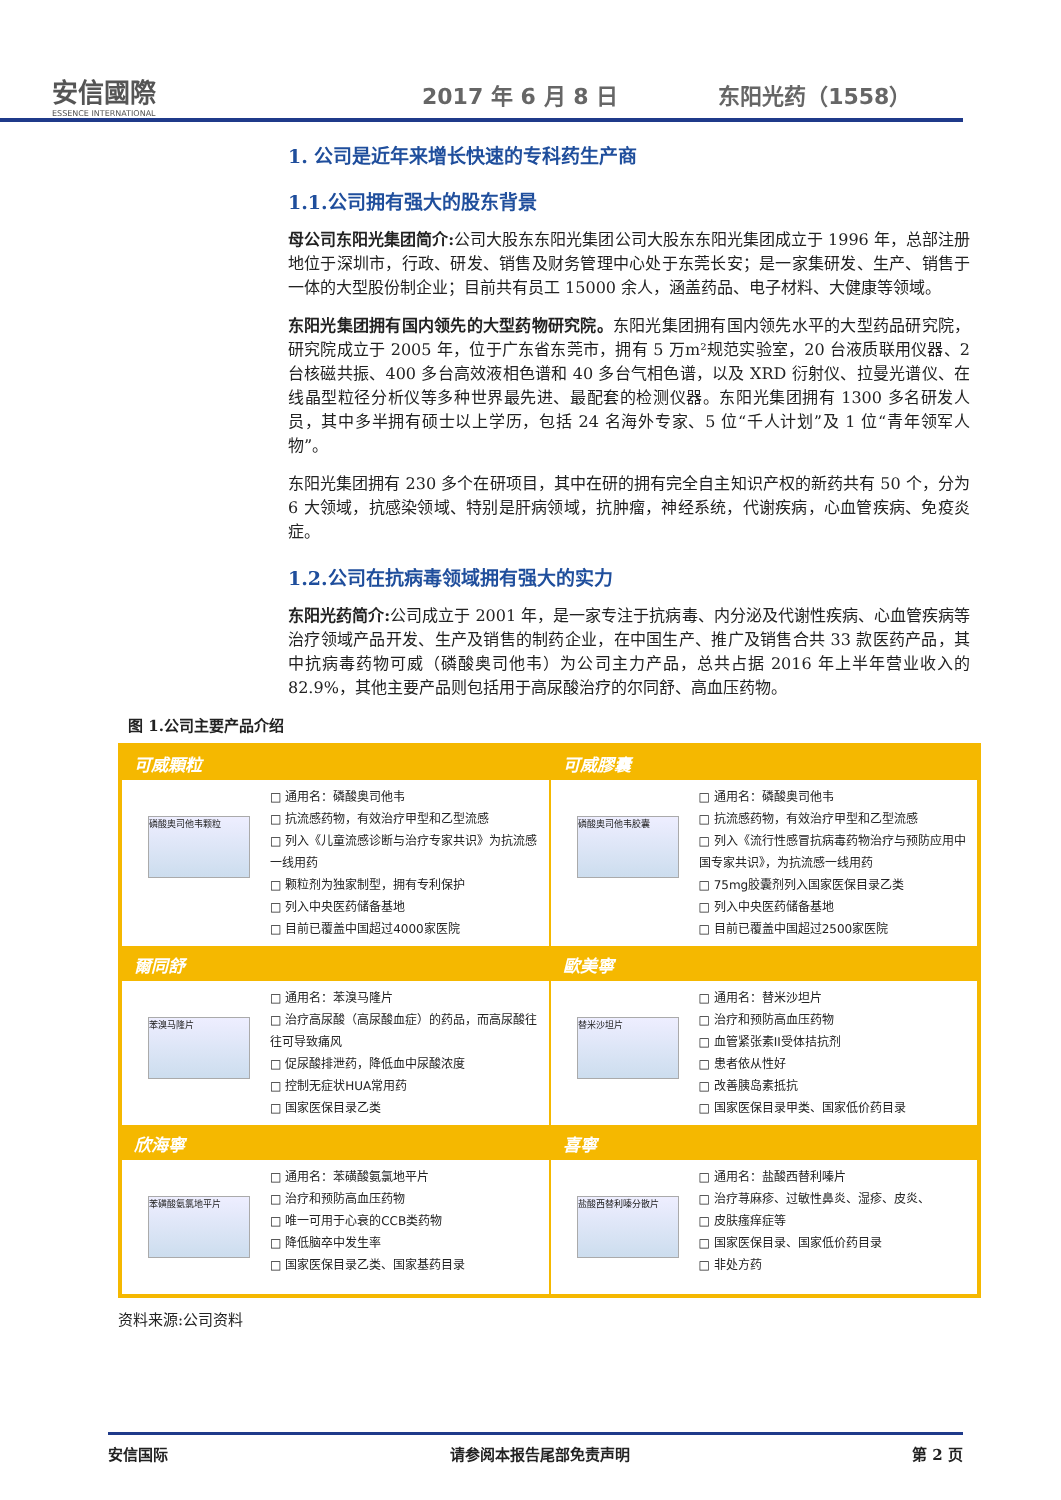安信國際
ESSENCE INTERNATIONAL
2017 年 6 月 8 日
东阳光药（1558）
1. 公司是近年来增长快速的专科药生产商
1.1.公司拥有强大的股东背景
母公司东阳光集团简介: 公司大股东东阳光集团公司大股东东阳光集团成立于 1996 年，总部注册地位于深圳市，行政、研发、销售及财务管理中心处于东莞长安；是一家集研发、生产、销售于一体的大型股份制企业；目前共有员工 15000 余人，涵盖药品、电子材料、大健康等领域。
东阳光集团拥有国内领先的大型药物研究院。东阳光集团拥有国内领先水平的大型药品研究院，研究院成立于 2005 年，位于广东省东莞市，拥有 5 万m²规范实验室，20 台液质联用仪器、2 台核磁共振、400 多台高效液相色谱和 40 多台气相色谱，以及 XRD 衍射仪、拉曼光谱仪、在线晶型粒径分析仪等多种世界最先进、最配套的检测仪器。东阳光集团拥有 1300 多名研发人员，其中多半拥有硕士以上学历，包括 24 名海外专家、5 位“千人计划”及 1 位“青年领军人物”。
东阳光集团拥有 230 多个在研项目，其中在研的拥有完全自主知识产权的新药共有 50 个，分为 6 大领域，抗感染领域、特别是肝病领域，抗肿瘤，神经系统，代谢疾病，心血管疾病、免疫炎症。
1.2.公司在抗病毒领域拥有强大的实力
东阳光药简介: 公司成立于 2001 年，是一家专注于抗病毒、内分泌及代谢性疾病、心血管疾病等治疗领域产品开发、生产及销售的制药企业，在中国生产、推广及销售合共 33 款医药产品，其中抗病毒药物可威（磷酸奥司他韦）为公司主力产品，总共占据 2016 年上半年营业收入的 82.9%，其他主要产品则包括用于高尿酸治疗的尔同舒、高血压药物。
图 1.公司主要产品介绍
可威顆粒
磷酸奥司他韦颗粒
□ 通用名：磷酸奥司他韦
□ 抗流感药物，有效治疗甲型和乙型流感
□ 列入《儿童流感诊断与治疗专家共识》为抗流感一线用药
□ 颗粒剂为独家制型，拥有专利保护
□ 列入中央医药储备基地
□ 目前已覆盖中国超过4000家医院
可威膠囊
磷酸奥司他韦胶囊
□ 通用名：磷酸奥司他韦
□ 抗流感药物，有效治疗甲型和乙型流感
□ 列入《流行性感冒抗病毒药物治疗与预防应用中国专家共识》，为抗流感一线用药
□ 75mg胶囊剂列入国家医保目录乙类
□ 列入中央医药储备基地
□ 目前已覆盖中国超过2500家医院
爾同舒
苯溴马隆片
□ 通用名：苯溴马隆片
□ 治疗高尿酸（高尿酸血症）的药品，而高尿酸往往可导致痛风
□ 促尿酸排泄药，降低血中尿酸浓度
□ 控制无症状HUA常用药
□ 国家医保目录乙类
歐美寧
替米沙坦片
□ 通用名：替米沙坦片
□ 治疗和预防高血压药物
□ 血管紧张素II受体拮抗剂
□ 患者依从性好
□ 改善胰岛素抵抗
□ 国家医保目录甲类、国家低价药目录
欣海寧
苯磺酸氨氯地平片
□ 通用名：苯磺酸氨氯地平片
□ 治疗和预防高血压药物
□ 唯一可用于心衰的CCB类药物
□ 降低脑卒中发生率
□ 国家医保目录乙类、国家基药目录
喜寧
盐酸西替利嗪分散片
□ 通用名：盐酸西替利嗪片
□ 治疗荨麻疹、过敏性鼻炎、湿疹、皮炎、
□ 皮肤瘙痒症等
□ 国家医保目录、国家低价药目录
□ 非处方药
资料来源:公司资料
安信国际 请参阅本报告尾部免责声明 第 2 页